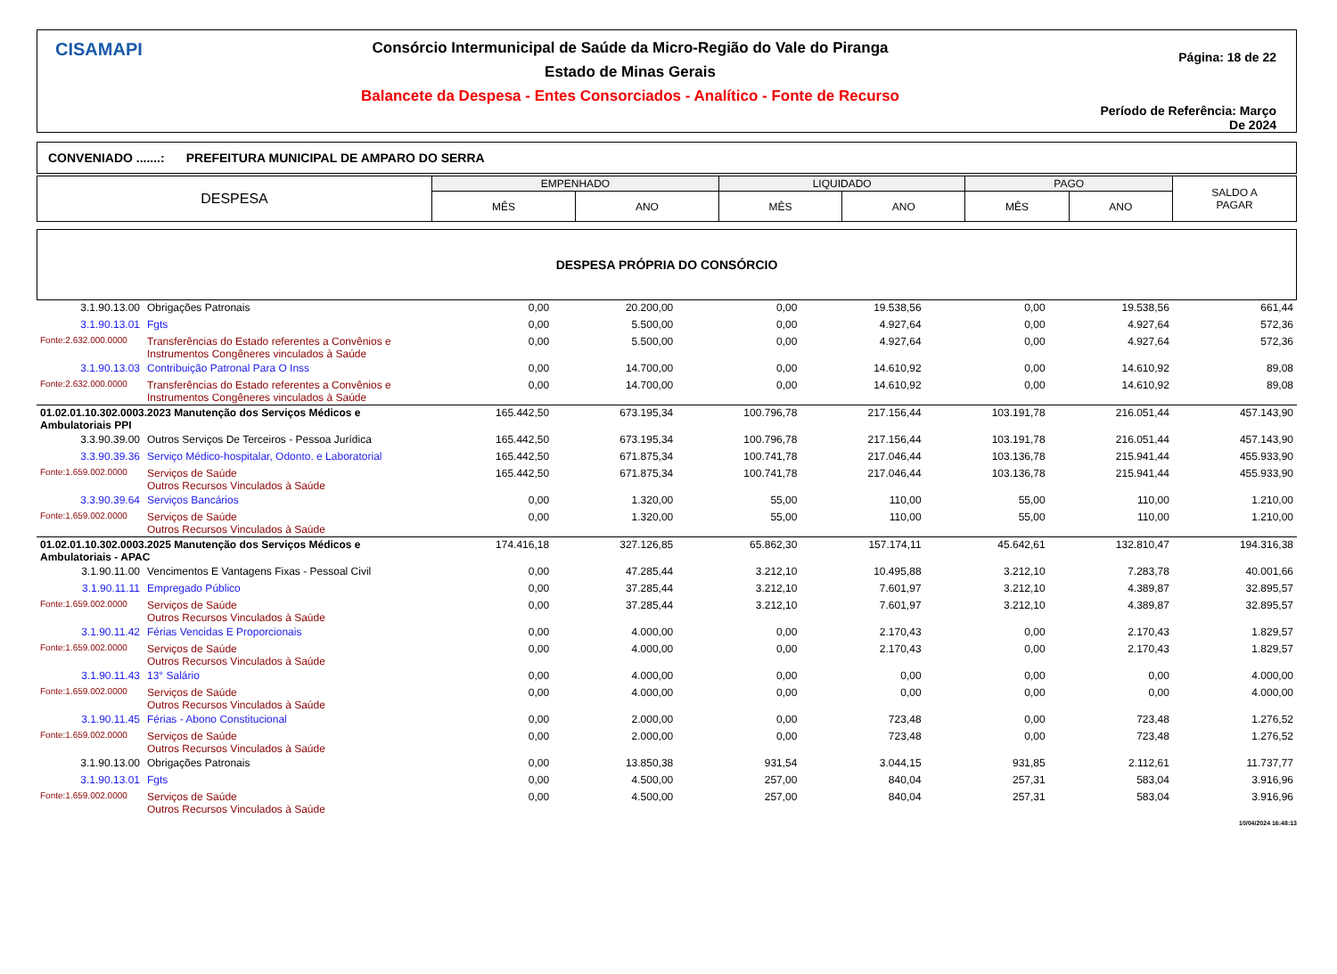CISAMAPI
Consórcio Intermunicipal de Saúde da Micro-Região do Vale do Piranga
Estado de Minas Gerais
Balancete da Despesa - Entes Consorciados - Analítico - Fonte de Recurso
Página: 18 de 22
Período de Referência: Março De 2024
CONVENIADO .......: PREFEITURA MUNICIPAL DE AMPARO DO SERRA
| DESPESA | EMPENHADO | | LIQUIDADO | | PAGO | | SALDO A PAGAR |
| | MÊS | ANO | MÊS | ANO | MÊS | ANO | |
DESPESA PRÓPRIA DO CONSÓRCIO
| 3.1.90.13.00 | Obrigações Patronais | 0,00 | 20.200,00 | 0,00 | 19.538,56 | 0,00 | 19.538,56 | 661,44 |
| 3.1.90.13.01 | Fgts | 0,00 | 5.500,00 | 0,00 | 4.927,64 | 0,00 | 4.927,64 | 572,36 |
| Fonte:2.632.000.0000 | Transferências do Estado referentes a Convênios e Instrumentos Congêneres vinculados à Saúde | 0,00 | 5.500,00 | 0,00 | 4.927,64 | 0,00 | 4.927,64 | 572,36 |
| 3.1.90.13.03 | Contribuição Patronal Para O Inss | 0,00 | 14.700,00 | 0,00 | 14.610,92 | 0,00 | 14.610,92 | 89,08 |
| Fonte:2.632.000.0000 | Transferências do Estado referentes a Convênios e Instrumentos Congêneres vinculados à Saúde | 0,00 | 14.700,00 | 0,00 | 14.610,92 | 0,00 | 14.610,92 | 89,08 |
| 01.02.01.10.302.0003.2023 Manutenção dos Serviços Médicos e Ambulatoriais PPI | | 165.442,50 | 673.195,34 | 100.796,78 | 217.156,44 | 103.191,78 | 216.051,44 | 457.143,90 |
| 3.3.90.39.00 | Outros Serviços De Terceiros - Pessoa Jurídica | 165.442,50 | 673.195,34 | 100.796,78 | 217.156,44 | 103.191,78 | 216.051,44 | 457.143,90 |
| 3.3.90.39.36 | Serviço Médico-hospitalar, Odonto. e Laboratorial | 165.442,50 | 671.875,34 | 100.741,78 | 217.046,44 | 103.136,78 | 215.941,44 | 455.933,90 |
| Fonte:1.659.002.0000 | Serviços de Saúde Outros Recursos Vinculados à Saúde | 165.442,50 | 671.875,34 | 100.741,78 | 217.046,44 | 103.136,78 | 215.941,44 | 455.933,90 |
| 3.3.90.39.64 | Serviços Bancários | 0,00 | 1.320,00 | 55,00 | 110,00 | 55,00 | 110,00 | 1.210,00 |
| Fonte:1.659.002.0000 | Serviços de Saúde Outros Recursos Vinculados à Saúde | 0,00 | 1.320,00 | 55,00 | 110,00 | 55,00 | 110,00 | 1.210,00 |
| 01.02.01.10.302.0003.2025 Manutenção dos Serviços Médicos e Ambulatoriais - APAC | | 174.416,18 | 327.126,85 | 65.862,30 | 157.174,11 | 45.642,61 | 132.810,47 | 194.316,38 |
| 3.1.90.11.00 | Vencimentos E Vantagens Fixas - Pessoal Civil | 0,00 | 47.285,44 | 3.212,10 | 10.495,88 | 3.212,10 | 7.283,78 | 40.001,66 |
| 3.1.90.11.11 | Empregado Público | 0,00 | 37.285,44 | 3.212,10 | 7.601,97 | 3.212,10 | 4.389,87 | 32.895,57 |
| Fonte:1.659.002.0000 | Serviços de Saúde Outros Recursos Vinculados à Saúde | 0,00 | 37.285,44 | 3.212,10 | 7.601,97 | 3.212,10 | 4.389,87 | 32.895,57 |
| 3.1.90.11.42 | Férias Vencidas E Proporcionais | 0,00 | 4.000,00 | 0,00 | 2.170,43 | 0,00 | 2.170,43 | 1.829,57 |
| Fonte:1.659.002.0000 | Serviços de Saúde Outros Recursos Vinculados à Saúde | 0,00 | 4.000,00 | 0,00 | 2.170,43 | 0,00 | 2.170,43 | 1.829,57 |
| 3.1.90.11.43 | 13° Salário | 0,00 | 4.000,00 | 0,00 | 0,00 | 0,00 | 0,00 | 4.000,00 |
| Fonte:1.659.002.0000 | Serviços de Saúde Outros Recursos Vinculados à Saúde | 0,00 | 4.000,00 | 0,00 | 0,00 | 0,00 | 0,00 | 4.000,00 |
| 3.1.90.11.45 | Férias - Abono Constitucional | 0,00 | 2.000,00 | 0,00 | 723,48 | 0,00 | 723,48 | 1.276,52 |
| Fonte:1.659.002.0000 | Serviços de Saúde Outros Recursos Vinculados à Saúde | 0,00 | 2.000,00 | 0,00 | 723,48 | 0,00 | 723,48 | 1.276,52 |
| 3.1.90.13.00 | Obrigações Patronais | 0,00 | 13.850,38 | 931,54 | 3.044,15 | 931,85 | 2.112,61 | 11.737,77 |
| 3.1.90.13.01 | Fgts | 0,00 | 4.500,00 | 257,00 | 840,04 | 257,31 | 583,04 | 3.916,96 |
| Fonte:1.659.002.0000 | Serviços de Saúde Outros Recursos Vinculados à Saúde | 0,00 | 4.500,00 | 257,00 | 840,04 | 257,31 | 583,04 | 3.916,96 |
10/04/2024 16:48:13